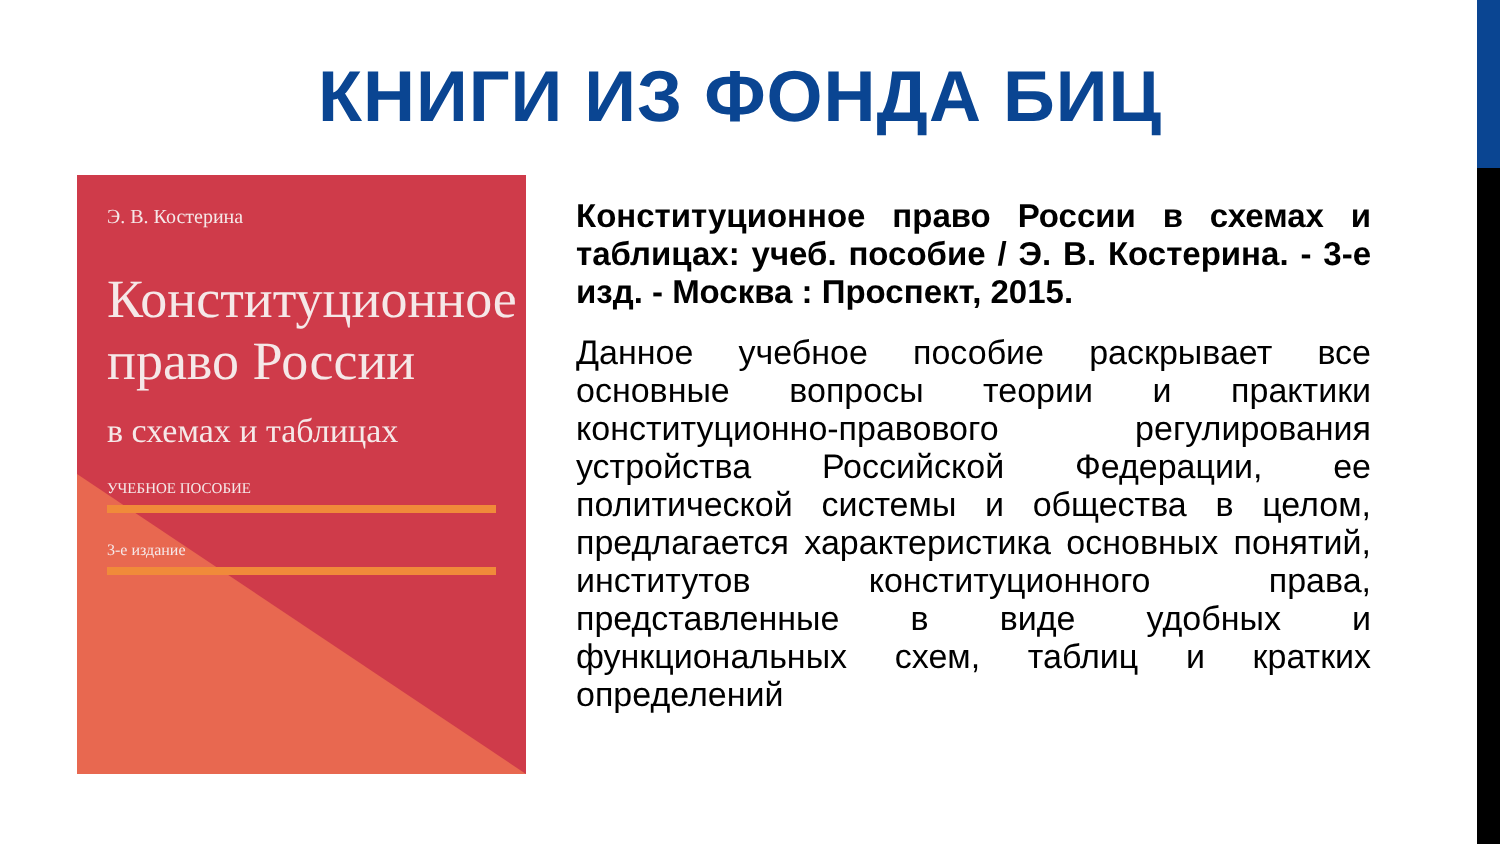КНИГИ ИЗ ФОНДА БИЦ
Э. В. Костерина
Конституционное право России
в схемах и таблицах
УЧЕБНОЕ ПОСОБИЕ
3-е издание
Конституционное право России в схемах и таблицах: учеб. пособие / Э. В. Костерина. - 3-е изд. - Москва : Проспект, 2015.
Данное учебное пособие раскрывает все основные вопросы теории и практики конституционно-правового регулирования устройства Российской Федерации, ее политической системы и общества в целом, предлагается характеристика основных понятий, институтов конституционного права, представленные в виде удобных и функциональных схем, таблиц и кратких определений